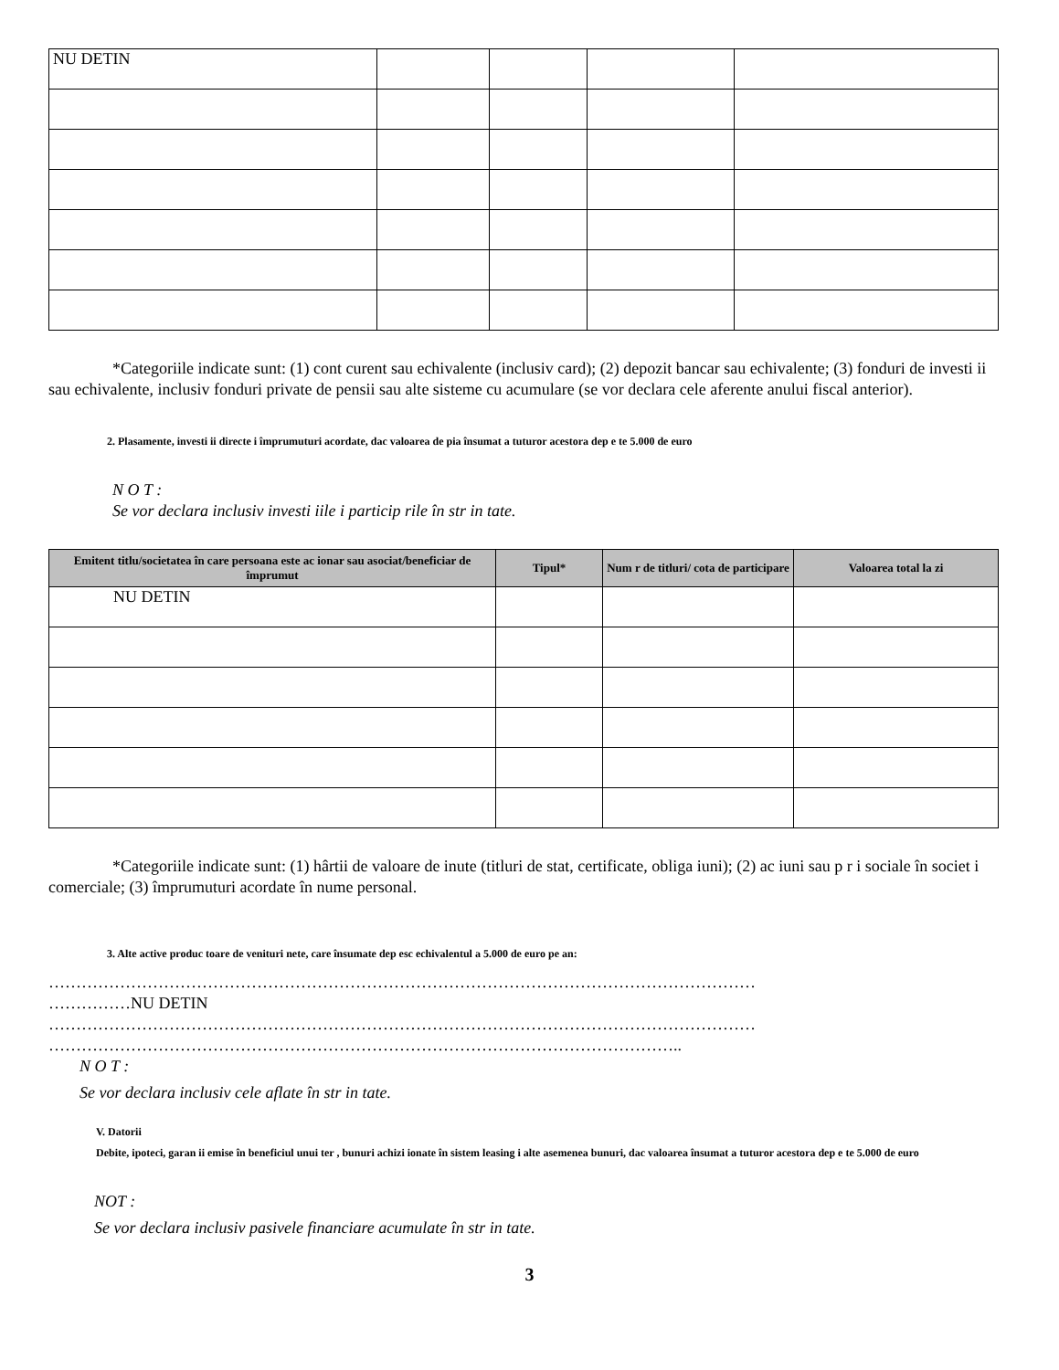| NU DETIN | | | | |
*Categoriile indicate sunt: (1) cont curent sau echivalente (inclusiv card); (2) depozit bancar sau echivalente; (3) fonduri de investi ii sau echivalente, inclusiv fonduri private de pensii sau alte sisteme cu acumulare (se vor declara cele aferente anului fiscal anterior).
2. Plasamente, investi ii directe i împrumuturi acordate, dac valoarea de pia însumat a tuturor acestora dep e te 5.000 de euro
N O T :
Se vor declara inclusiv investi iile i particip rile în str in tate.
| Emitent titlu/societatea în care persoana este ac ionar sau asociat/beneficiar de împrumut | Tipul* | Num r de titluri/ cota de participare | Valoarea total la zi |
| --- | --- | --- | --- |
| NU DETIN | | | |
*Categoriile indicate sunt: (1) hârtii de valoare de inute (titluri de stat, certificate, obliga iuni); (2) ac iuni sau p r i sociale în societ i comerciale; (3) împrumuturi acordate în nume personal.
3. Alte active produc toare de venituri nete, care însumate dep esc echivalentul a 5.000 de euro pe an:
…………………………………………………………………………………………………………………
……………NU DETIN
…………………………………………………………………………………………………………………
……………………………………………………………………………………………………..
N O T :
Se vor declara inclusiv cele aflate în str in tate.
V. Datorii
Debite, ipoteci, garan ii emise în beneficiul unui ter , bunuri achizi ionate în sistem leasing i alte asemenea bunuri, dac valoarea însumat a tuturor acestora dep e te 5.000 de euro
NOT :
Se vor declara inclusiv pasivele financiare acumulate în str in tate.
3